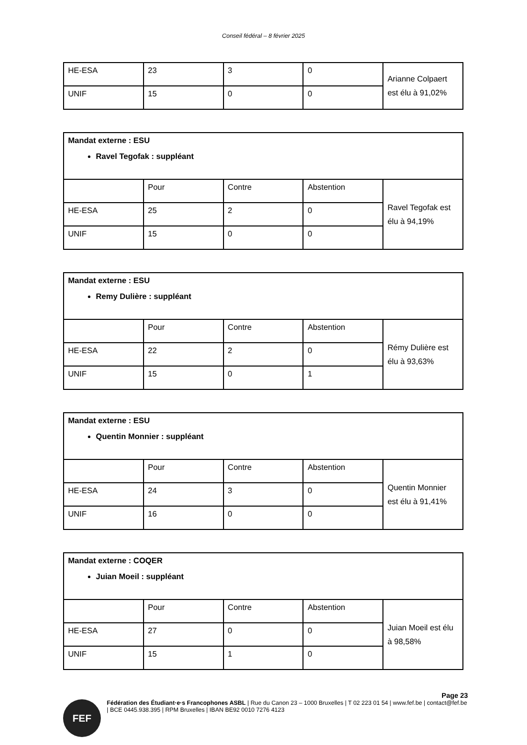Conseil fédéral – 8 février 2025
| HE-ESA | 23 | 3 | 0 | Arianne Colpaert est élu à 91,02% |
| UNIF | 15 | 0 | 0 | |
| Mandat externe : ESU Ravel Tegofak : suppléant | | | | |
| | Pour | Contre | Abstention | Ravel Tegofak est élu à 94,19% |
| HE-ESA | 25 | 2 | 0 | |
| UNIF | 15 | 0 | 0 | |
| Mandat externe : ESU Remy Dulière : suppléant | | | | |
| | Pour | Contre | Abstention | Rémy Dulière est élu à 93,63% |
| HE-ESA | 22 | 2 | 0 | |
| UNIF | 15 | 0 | 1 | |
| Mandat externe : ESU Quentin Monnier : suppléant | | | | |
| | Pour | Contre | Abstention | Quentin Monnier est élu à 91,41% |
| HE-ESA | 24 | 3 | 0 | |
| UNIF | 16 | 0 | 0 | |
| Mandat externe : COQER Juian Moeil : suppléant | | | | |
| | Pour | Contre | Abstention | Juian Moeil est élu à 98,58% |
| HE-ESA | 27 | 0 | 0 | |
| UNIF | 15 | 1 | 0 | |
Page 23
FEF
Fédération des Étudiant·e·s Francophones ASBL | Rue du Canon 23 – 1000 Bruxelles | T 02 223 01 54 | www.fef.be | contact@fef.be | BCE 0445.938.395 | RPM Bruxelles | IBAN BE92 0010 7276 4123